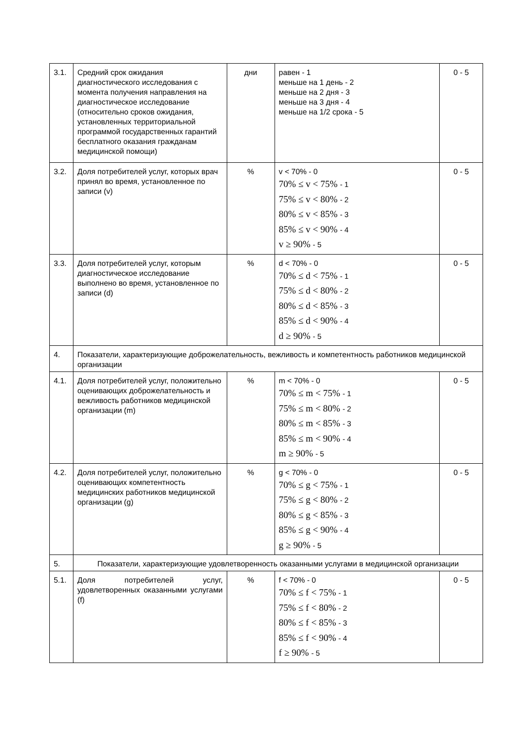| 3.1. | Средний срок ожидания диагностического исследования с момента получения направления на диагностическое исследование (относительно сроков ожидания, установленных территориальной программой государственных гарантий бесплатного оказания гражданам медицинской помощи) | дни | равен - 1 меньше на 1 день - 2 меньше на 2 дня - 3 меньше на 3 дня - 4 меньше на 1/2 срока - 5 | 0 - 5 |
| 3.2. | Доля потребителей услуг, которых врач принял во время, установленное по записи (v) | % | v < 70% - 0 70% ≤ v < 75% - 1 75% ≤ v < 80% - 2 80% ≤ v < 85% - 3 85% ≤ v < 90% - 4 v ≥ 90% - 5 | 0 - 5 |
| 3.3. | Доля потребителей услуг, которым диагностическое исследование выполнено во время, установленное по записи (d) | % | d < 70% - 0 70% ≤ d < 75% - 1 75% ≤ d < 80% - 2 80% ≤ d < 85% - 3 85% ≤ d < 90% - 4 d ≥ 90% - 5 | 0 - 5 |
| 4. | Показатели, характеризующие доброжелательность, вежливость и компетентность работников медицинской организации | | | |
| 4.1. | Доля потребителей услуг, положительно оценивающих доброжелательность и вежливость работников медицинской организации (m) | % | m < 70% - 0 70% ≤ m < 75% - 1 75% ≤ m < 80% - 2 80% ≤ m < 85% - 3 85% ≤ m < 90% - 4 m ≥ 90% - 5 | 0 - 5 |
| 4.2. | Доля потребителей услуг, положительно оценивающих компетентность медицинских работников медицинской организации (g) | % | g < 70% - 0 70% ≤ g < 75% - 1 75% ≤ g < 80% - 2 80% ≤ g < 85% - 3 85% ≤ g < 90% - 4 g ≥ 90% - 5 | 0 - 5 |
| 5. | Показатели, характеризующие удовлетворенность оказанными услугами в медицинской организации | | | |
| 5.1. | Доля потребителей услуг, удовлетворенных оказанными услугами (f) | % | f < 70% - 0 70% ≤ f < 75% - 1 75% ≤ f < 80% - 2 80% ≤ f < 85% - 3 85% ≤ f < 90% - 4 f ≥ 90% - 5 | 0 - 5 |